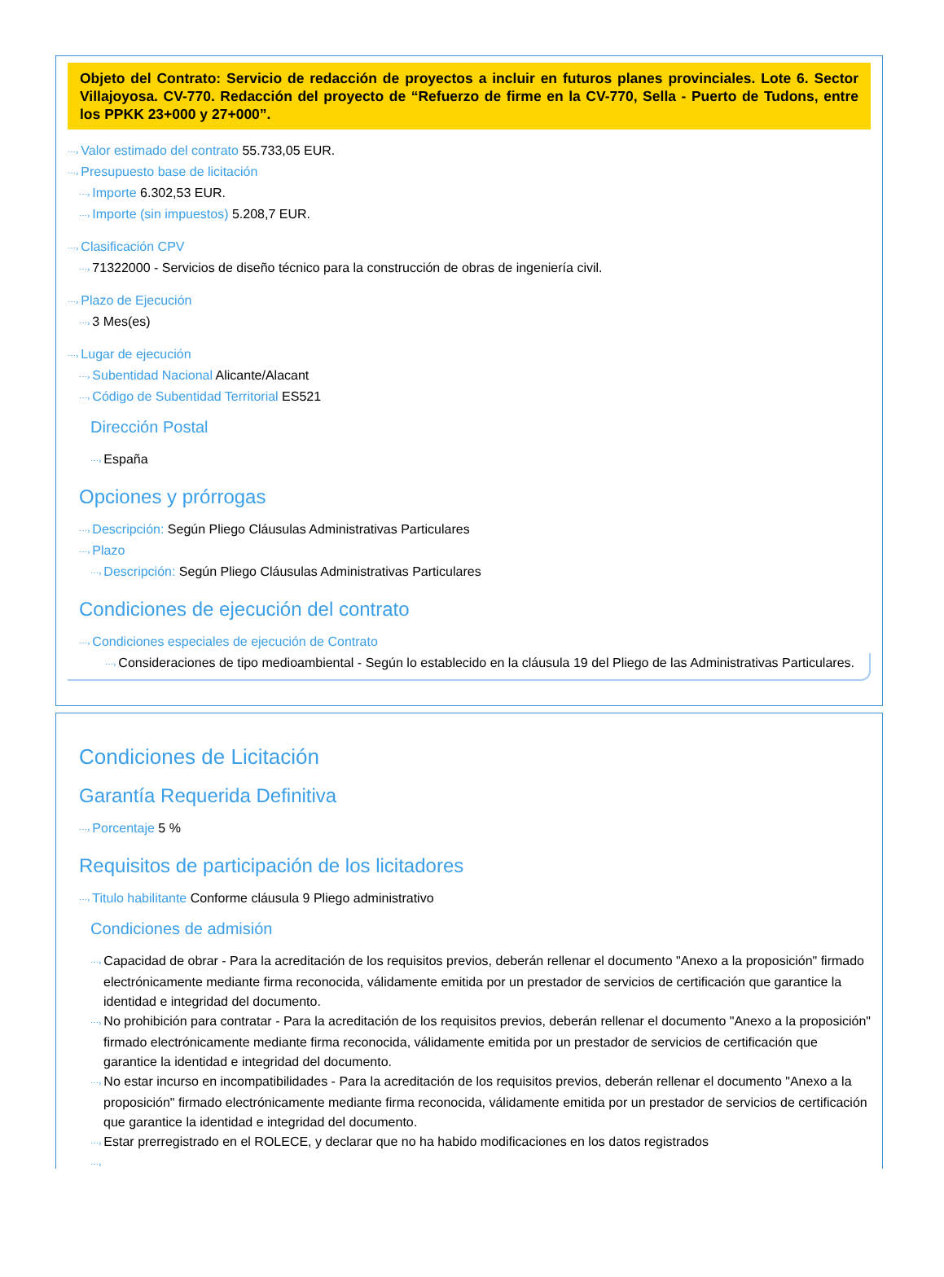Objeto del Contrato: Servicio de redacción de proyectos a incluir en futuros planes provinciales. Lote 6. Sector Villajoyosa. CV-770. Redacción del proyecto de “Refuerzo de firme en la CV-770, Sella - Puerto de Tudons, entre los PPKK 23+000 y 27+000”.
⋯› Valor estimado del contrato 55.733,05 EUR.
⋯› Presupuesto base de licitación
⋯› Importe 6.302,53 EUR.
⋯› Importe (sin impuestos) 5.208,7 EUR.
⋯› Clasificación CPV
⋯› 71322000 - Servicios de diseño técnico para la construcción de obras de ingeniería civil.
⋯› Plazo de Ejecución
⋯› 3 Mes(es)
⋯› Lugar de ejecución
⋯› Subentidad Nacional Alicante/Alacant
⋯› Código de Subentidad Territorial ES521
Dirección Postal
⋯› España
Opciones y prórrogas
⋯› Descripción: Según Pliego Cláusulas Administrativas Particulares
⋯› Plazo
⋯› Descripción: Según Pliego Cláusulas Administrativas Particulares
Condiciones de ejecución del contrato
⋯› Condiciones especiales de ejecución de Contrato
⋯› Consideraciones de tipo medioambiental - Según lo establecido en la cláusula 19 del Pliego de las Administrativas Particulares.
Condiciones de Licitación
Garantía Requerida Definitiva
⋯› Porcentaje 5 %
Requisitos de participación de los licitadores
⋯› Titulo habilitante Conforme cláusula 9 Pliego administrativo
Condiciones de admisión
⋯› Capacidad de obrar - Para la acreditación de los requisitos previos, deberán rellenar el documento "Anexo a la proposición" firmado electrónicamente mediante firma reconocida, válidamente emitida por un prestador de servicios de certificación que garantice la identidad e integridad del documento.
⋯› No prohibición para contratar - Para la acreditación de los requisitos previos, deberán rellenar el documento "Anexo a la proposición" firmado electrónicamente mediante firma reconocida, válidamente emitida por un prestador de servicios de certificación que garantice la identidad e integridad del documento.
⋯› No estar incurso en incompatibilidades - Para la acreditación de los requisitos previos, deberán rellenar el documento "Anexo a la proposición" firmado electrónicamente mediante firma reconocida, válidamente emitida por un prestador de servicios de certificación que garantice la identidad e integridad del documento.
⋯› Estar prerregistrado en el ROLECE, y declarar que no ha habido modificaciones en los datos registrados
⋯›